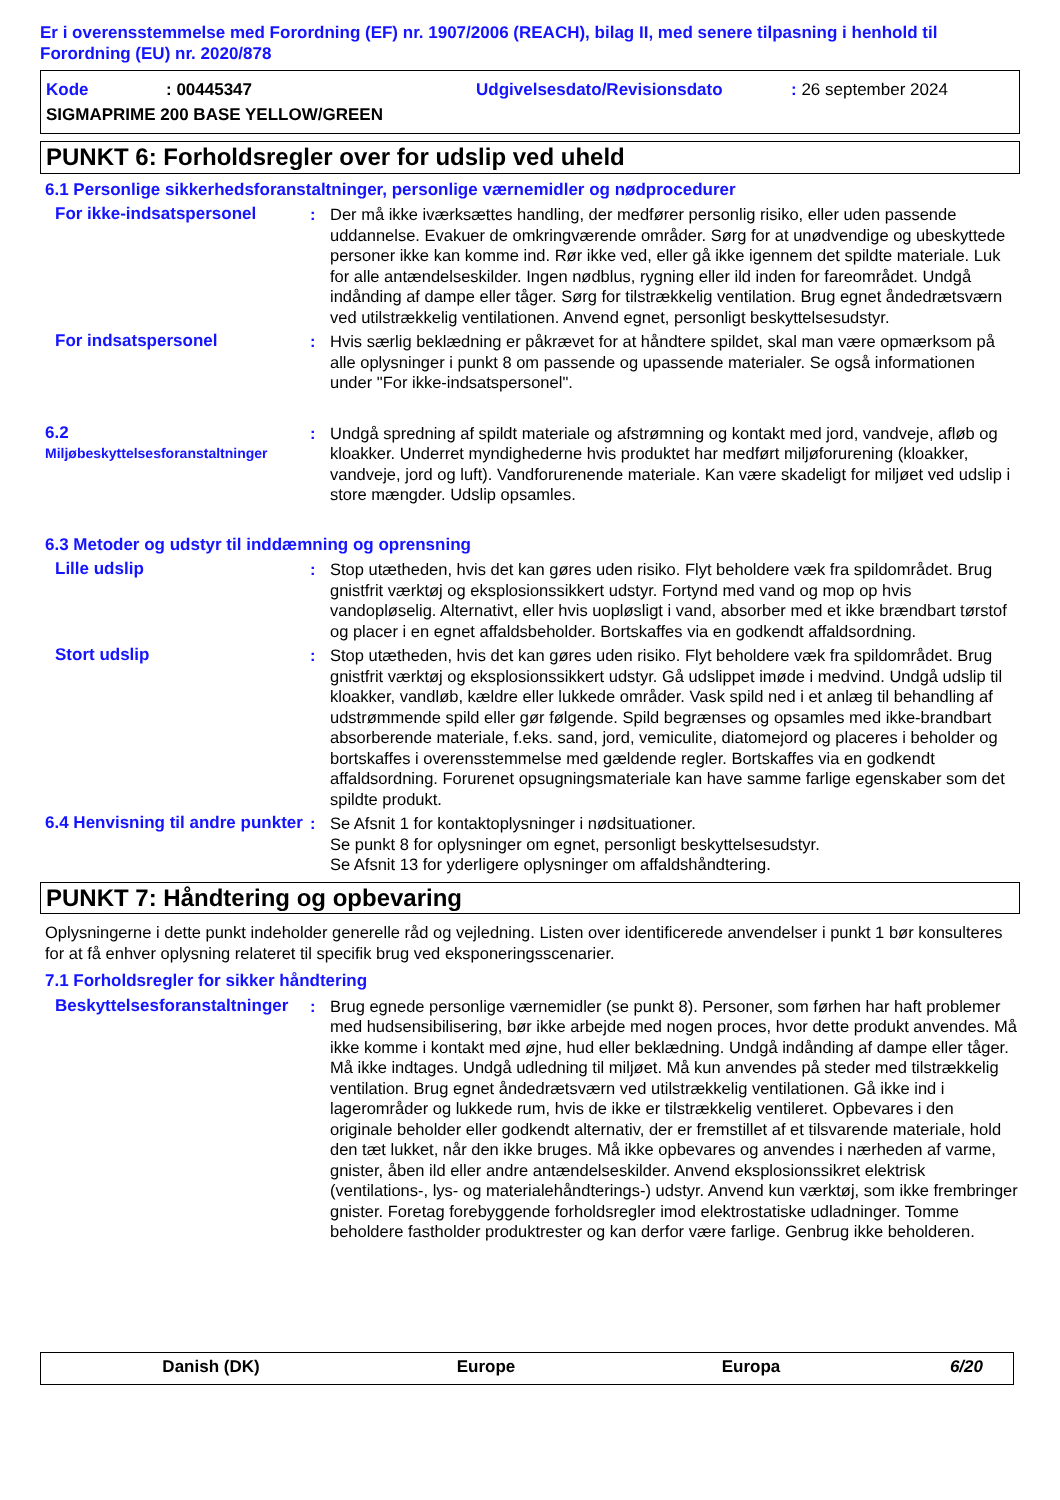Er i overensstemmelse med Forordning (EF) nr. 1907/2006 (REACH), bilag II, med senere tilpasning i henhold til Forordning (EU) nr. 2020/878
Kode: 00445347 Udgivelsesdato/Revisionsdato: 26 september 2024 SIGMAPRIME 200 BASE YELLOW/GREEN
PUNKT 6: Forholdsregler over for udslip ved uheld
6.1 Personlige sikkerhedsforanstaltninger, personlige værnemidler og nødprocedurer
For ikke-indsatspersonel: Der må ikke iværksættes handling, der medfører personlig risiko, eller uden passende uddannelse. Evakuer de omkringværende områder. Sørg for at unødvendige og ubeskyttede personer ikke kan komme ind. Rør ikke ved, eller gå ikke igennem det spildte materiale. Luk for alle antændelseskilder. Ingen nødblus, rygning eller ild inden for fareområdet. Undgå indånding af dampe eller tåger. Sørg for tilstrækkelig ventilation. Brug egnet åndedrætsværn ved utilstrækkelig ventilationen. Anvend egnet, personligt beskyttelsesudstyr.
For indsatspersonel: Hvis særlig beklædning er påkrævet for at håndtere spildet, skal man være opmærksom på alle oplysninger i punkt 8 om passende og upassende materialer. Se også informationen under "For ikke-indsatspersonel".
6.2
Miljøbeskyttelsesforanstaltninger: Undgå spredning af spildt materiale og afstrømning og kontakt med jord, vandveje, afløb og kloakker. Underret myndighederne hvis produktet har medført miljøforurening (kloakker, vandveje, jord og luft). Vandforurenende materiale. Kan være skadeligt for miljøet ved udslip i store mængder. Udslip opsamles.
6.3 Metoder og udstyr til inddæmning og oprensning
Lille udslip: Stop utætheden, hvis det kan gøres uden risiko. Flyt beholdere væk fra spildområdet. Brug gnistfrit værktøj og eksplosionssikkert udstyr. Fortynd med vand og mop op hvis vandopløselig. Alternativt, eller hvis uopløsligt i vand, absorber med et ikke brændbart tørstof og placer i en egnet affaldsbeholder. Bortskaffes via en godkendt affaldsordning.
Stort udslip: Stop utætheden, hvis det kan gøres uden risiko. Flyt beholdere væk fra spildområdet. Brug gnistfrit værktøj og eksplosionssikkert udstyr. Gå udslippet imøde i medvind. Undgå udslip til kloakker, vandløb, kældre eller lukkede områder. Vask spild ned i et anlæg til behandling af udstrømmende spild eller gør følgende. Spild begrænses og opsamles med ikke-brandbart absorberende materiale, f.eks. sand, jord, vemiculite, diatomejord og placeres i beholder og bortskaffes i overensstemmelse med gældende regler. Bortskaffes via en godkendt affaldsordning. Forurenet opsugningsmateriale kan have samme farlige egenskaber som det spildte produkt.
6.4 Henvisning til andre punkter: Se Afsnit 1 for kontaktoplysninger i nødsituationer.
Se punkt 8 for oplysninger om egnet, personligt beskyttelsesudstyr.
Se Afsnit 13 for yderligere oplysninger om affaldshåndtering.
PUNKT 7: Håndtering og opbevaring
Oplysningerne i dette punkt indeholder generelle råd og vejledning. Listen over identificerede anvendelser i punkt 1 bør konsulteres for at få enhver oplysning relateret til specifik brug ved eksponeringsscenarier.
7.1 Forholdsregler for sikker håndtering
Beskyttelsesforanstaltninger: Brug egnede personlige værnemidler (se punkt 8). Personer, som førhen har haft problemer med hudsensibilisering, bør ikke arbejde med nogen proces, hvor dette produkt anvendes. Må ikke komme i kontakt med øjne, hud eller beklædning. Undgå indånding af dampe eller tåger. Må ikke indtages. Undgå udledning til miljøet. Må kun anvendes på steder med tilstrækkelig ventilation. Brug egnet åndedrætsværn ved utilstrækkelig ventilationen. Gå ikke ind i lagerområder og lukkede rum, hvis de ikke er tilstrækkelig ventileret. Opbevares i den originale beholder eller godkendt alternativ, der er fremstillet af et tilsvarende materiale, hold den tæt lukket, når den ikke bruges. Må ikke opbevares og anvendes i nærheden af varme, gnister, åben ild eller andre antændelseskilder. Anvend eksplosionssikret elektrisk (ventilations-, lys- og materialehåndterings-) udstyr. Anvend kun værktøj, som ikke frembringer gnister. Foretag forebyggende forholdsregler imod elektrostatiske udladninger. Tomme beholdere fastholder produktrester og kan derfor være farlige. Genbrug ikke beholderen.
Danish (DK) Europe Europa 6/20